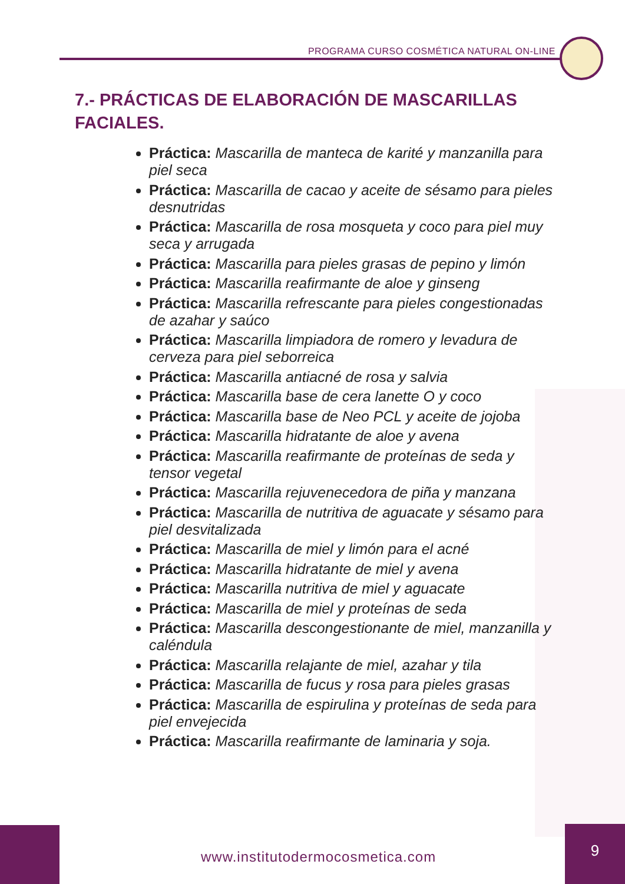PROGRAMA CURSO COSMÉTICA NATURAL ON-LINE
7.- PRÁCTICAS DE ELABORACIÓN DE MASCARILLAS FACIALES.
Práctica: Mascarilla de manteca de karité y manzanilla para piel seca
Práctica: Mascarilla de cacao y aceite de sésamo para pieles desnutridas
Práctica: Mascarilla de rosa mosqueta y coco para piel muy seca y arrugada
Práctica: Mascarilla para pieles grasas de pepino y limón
Práctica: Mascarilla reafirmante de aloe y ginseng
Práctica: Mascarilla refrescante para pieles congestionadas de azahar y saúco
Práctica: Mascarilla limpiadora de romero y levadura de cerveza para piel seborreica
Práctica: Mascarilla antiacné de rosa y salvia
Práctica: Mascarilla base de cera lanette O y coco
Práctica: Mascarilla base de Neo PCL y aceite de jojoba
Práctica: Mascarilla hidratante de aloe y avena
Práctica: Mascarilla reafirmante de proteínas de seda y tensor vegetal
Práctica: Mascarilla rejuvenecedora de piña y manzana
Práctica: Mascarilla de nutritiva de aguacate y sésamo para piel desvitalizada
Práctica: Mascarilla de miel y limón para el acné
Práctica: Mascarilla hidratante de miel y avena
Práctica: Mascarilla nutritiva de miel y aguacate
Práctica: Mascarilla de miel y proteínas de seda
Práctica: Mascarilla descongestionante de miel, manzanilla y caléndula
Práctica: Mascarilla relajante de miel, azahar y tila
Práctica: Mascarilla de fucus y rosa para pieles grasas
Práctica: Mascarilla de espirulina y proteínas de seda para piel envejecida
Práctica: Mascarilla reafirmante de laminaria y soja.
www.institutodermocosmetica.com
9